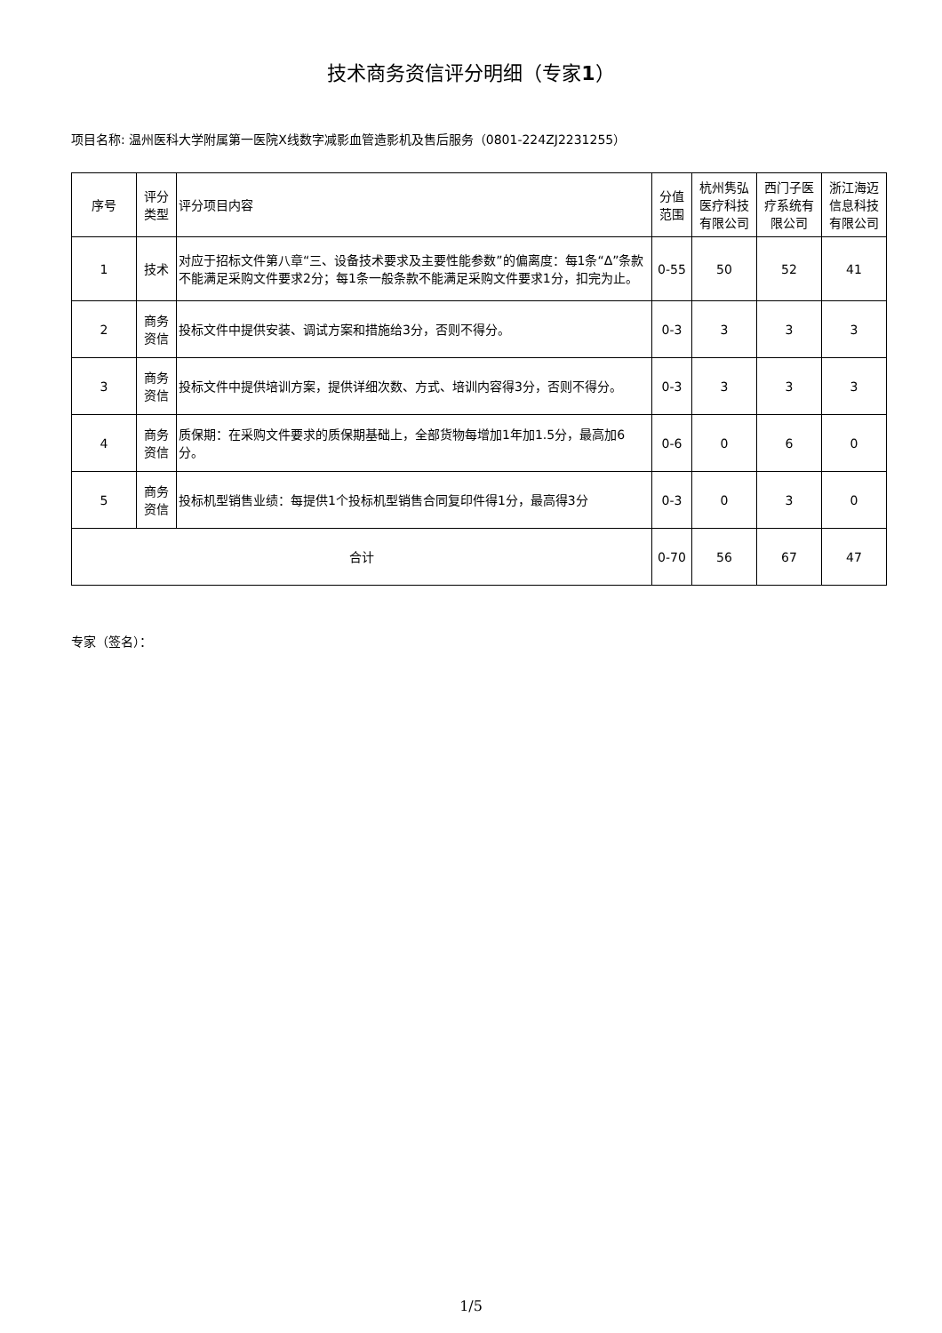技术商务资信评分明细（专家1）
项目名称: 温州医科大学附属第一医院X线数字减影血管造影机及售后服务（0801-224ZJ2231255）
| 序号 | 评分类型 | 评分项目内容 | 分值范围 | 杭州隽弘医疗科技有限公司 | 西门子医疗系统有限公司 | 浙江海迈信息科技有限公司 |
| --- | --- | --- | --- | --- | --- | --- |
| 1 | 技术 | 对应于招标文件第八章“三、设备技术要求及主要性能参数”的偏离度：每1条“Δ”条款不能满足采购文件要求2分；每1条一般条款不能满足采购文件要求1分，扣完为止。 | 0-55 | 50 | 52 | 41 |
| 2 | 商务资信 | 投标文件中提供安装、调试方案和措施给3分，否则不得分。 | 0-3 | 3 | 3 | 3 |
| 3 | 商务资信 | 投标文件中提供培训方案，提供详细次数、方式、培训内容得3分，否则不得分。 | 0-3 | 3 | 3 | 3 |
| 4 | 商务资信 | 质保期：在采购文件要求的质保期基础上，全部货物每增加1年加1.5分，最高加6分。 | 0-6 | 0 | 6 | 0 |
| 5 | 商务资信 | 投标机型销售业绩：每提供1个投标机型销售合同复印件得1分，最高得3分 | 0-3 | 0 | 3 | 0 |
| 合计 | | | 0-70 | 56 | 67 | 47 |
专家（签名）：
1/5